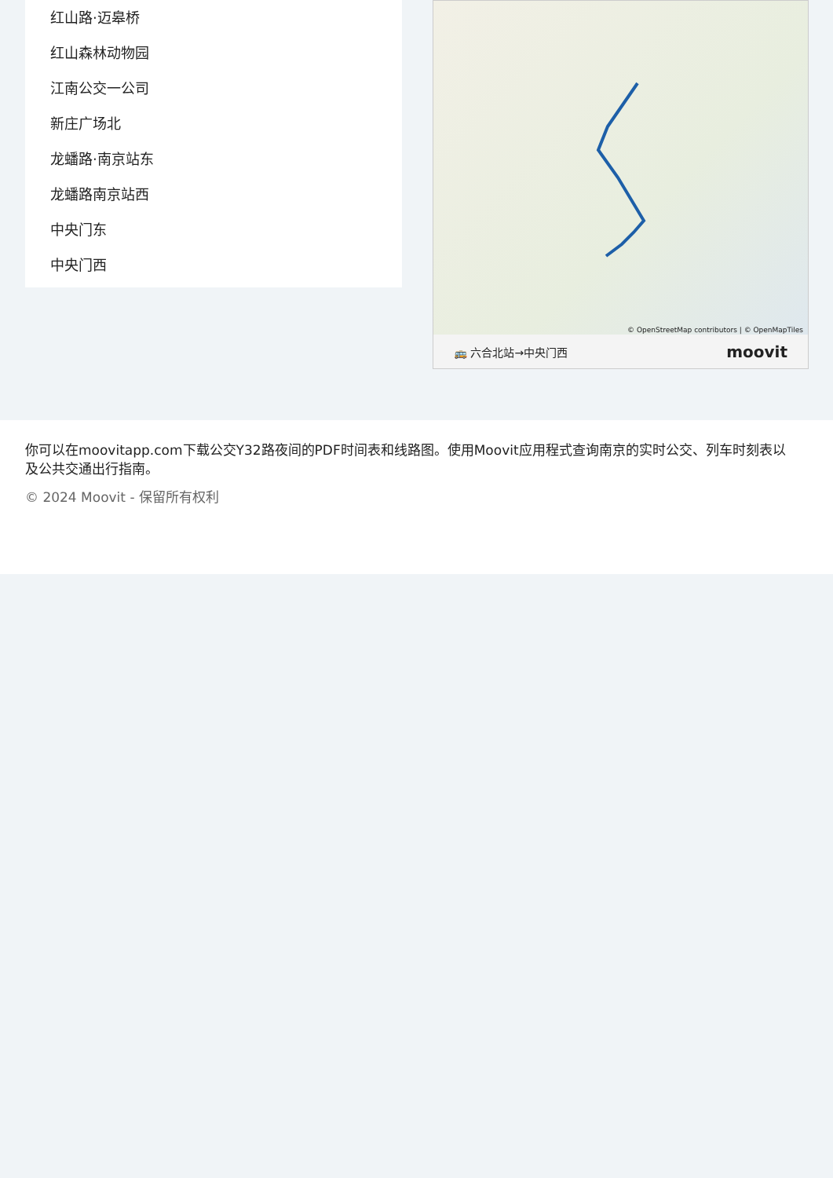红山路·迈皋桥
红山森林动物园
江南公交一公司
新庄广场北
龙蟠路·南京站东
龙蟠路南京站西
中央门东
中央门西
© OpenStreetMap contributors | © OpenMapTiles
🚌 六合北站→中央门西 moovit
你可以在moovitapp.com下载公交Y32路夜间的PDF时间表和线路图。使用Moovit应用程式查询南京的实时公交、列车时刻表以及公共交通出行指南。
© 2024 Moovit - 保留所有权利